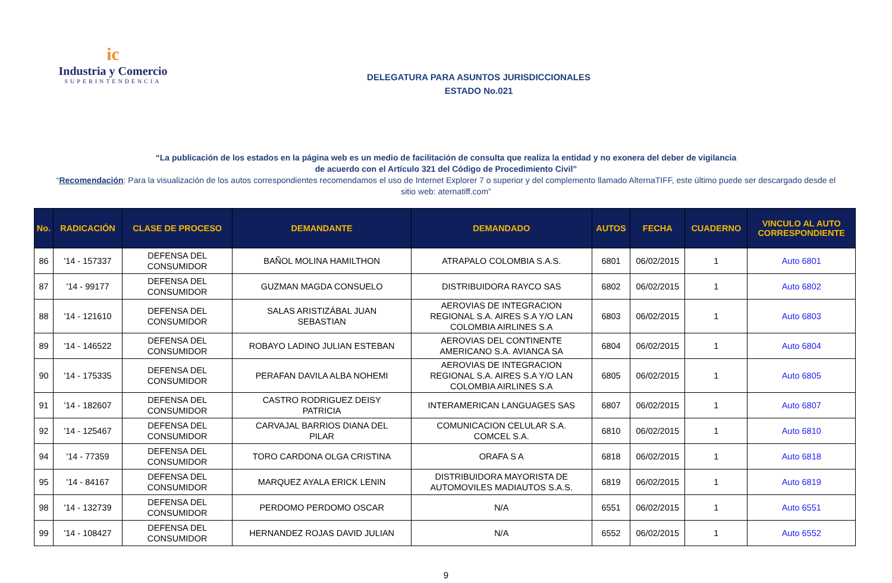ic
Industria y Comercio
SUPERINTENDENCIA
DELEGATURA PARA ASUNTOS JURISDICCIONALES
ESTADO No.021
“La publicación de los estados en la página web es un medio de facilitación de consulta que realiza la entidad y no exonera del deber de vigilancia
de acuerdo con el Artículo 321 del Código de Procedimiento Civil”
“Recomendación: Para la visualización de los autos correspondientes recomendamos el uso de Internet Explorer 7 o superior y del complemento llamado AlternaTIFF, este último puede ser descargado desde el sitio web: aternatiff.com”
| No. | RADICACIÓN | CLASE DE PROCESO | DEMANDANTE | DEMANDADO | AUTOS | FECHA | CUADERNO | VINCULO AL AUTO CORRESPONDIENTE |
| --- | --- | --- | --- | --- | --- | --- | --- | --- |
| 86 | '14 - 157337 | DEFENSA DEL CONSUMIDOR | BAÑOL MOLINA HAMILTHON | ATRAPALO COLOMBIA S.A.S. | 6801 | 06/02/2015 | 1 | Auto 6801 |
| 87 | '14 - 99177 | DEFENSA DEL CONSUMIDOR | GUZMAN MAGDA CONSUELO | DISTRIBUIDORA RAYCO SAS | 6802 | 06/02/2015 | 1 | Auto 6802 |
| 88 | '14 - 121610 | DEFENSA DEL CONSUMIDOR | SALAS ARISTIZÁBAL JUAN SEBASTIAN | AEROVIAS DE INTEGRACION REGIONAL S.A. AIRES S.A Y/O LAN COLOMBIA AIRLINES S.A | 6803 | 06/02/2015 | 1 | Auto 6803 |
| 89 | '14 - 146522 | DEFENSA DEL CONSUMIDOR | ROBAYO LADINO JULIAN ESTEBAN | AEROVIAS DEL CONTINENTE AMERICANO S.A. AVIANCA SA | 6804 | 06/02/2015 | 1 | Auto 6804 |
| 90 | '14 - 175335 | DEFENSA DEL CONSUMIDOR | PERAFAN DAVILA ALBA NOHEMI | AEROVIAS DE INTEGRACION REGIONAL S.A. AIRES S.A Y/O LAN COLOMBIA AIRLINES S.A | 6805 | 06/02/2015 | 1 | Auto 6805 |
| 91 | '14 - 182607 | DEFENSA DEL CONSUMIDOR | CASTRO RODRIGUEZ DEISY PATRICIA | INTERAMERICAN LANGUAGES SAS | 6807 | 06/02/2015 | 1 | Auto 6807 |
| 92 | '14 - 125467 | DEFENSA DEL CONSUMIDOR | CARVAJAL BARRIOS DIANA DEL PILAR | COMUNICACION CELULAR S.A. COMCEL S.A. | 6810 | 06/02/2015 | 1 | Auto 6810 |
| 94 | '14 - 77359 | DEFENSA DEL CONSUMIDOR | TORO CARDONA OLGA CRISTINA | ORAFA S A | 6818 | 06/02/2015 | 1 | Auto 6818 |
| 95 | '14 - 84167 | DEFENSA DEL CONSUMIDOR | MARQUEZ AYALA ERICK LENIN | DISTRIBUIDORA MAYORISTA DE AUTOMOVILES MADIAUTOS S.A.S. | 6819 | 06/02/2015 | 1 | Auto 6819 |
| 98 | '14 - 132739 | DEFENSA DEL CONSUMIDOR | PERDOMO PERDOMO OSCAR | N/A | 6551 | 06/02/2015 | 1 | Auto 6551 |
| 99 | '14 - 108427 | DEFENSA DEL CONSUMIDOR | HERNANDEZ ROJAS DAVID JULIAN | N/A | 6552 | 06/02/2015 | 1 | Auto 6552 |
9